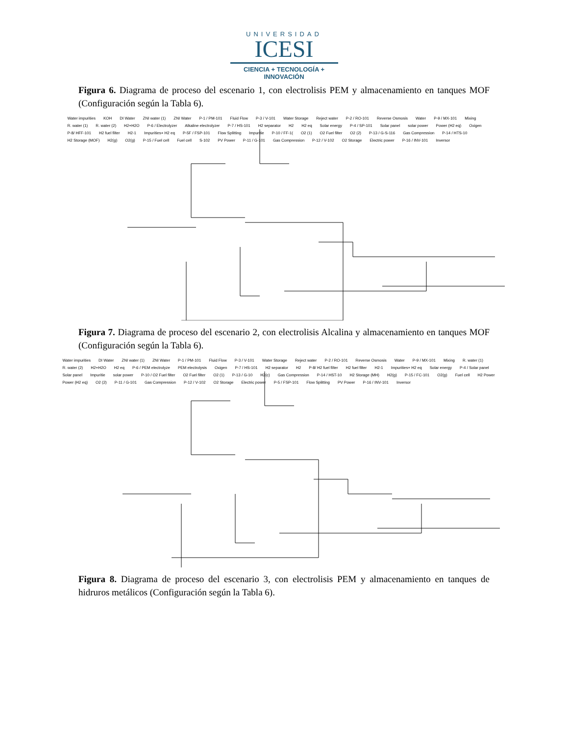UNIVERSIDAD
ICESI
CIENCIA + TECNOLOGÍA + INNOVACIÓN
Figura 6. Diagrama de proceso del escenario 1, con electrolisis PEM y almacenamiento en tanques MOF (Configuración según la Tabla 6).
Water impurities KOH DI Water ZNI water (1) ZNI Water P-1 / PM-101 Fluid Flow P-3 / V-101 Water Storage Reject water P-2 / RO-101 Reverse Osmosis Water P-9 / MX-101 Mixing R. water (1) R. water (2) H2+H2O P-6 / Electrolyzer Alkaline electrolyzer P-7 / HS-101 H2 separator H2 H2 eq Solar energy P-4 / SP-101 Solar panel solar power Power (H2 eq) Oxigen P-8/ HFF-101 H2 fuel filter H2-1 Impurities+ H2 eq P-5F / FSP-101 Flow Splitting Impuritie P-10 / FF-1(O2 (1) O2 Fuel filter O2 (2) P-13 / G-S-116 Gas Compression P-14 / HTS-10 H2 Storage (MOF) H2(g) O2(g) P-15 / Fuel cell Fuel cell S-102 PV Power P-11 / G-101 Gas Compression P-12 / V-102 O2 Storage Electric power P-16 / INV-101 Inversor
Figura 7. Diagrama de proceso del escenario 2, con electrolisis Alcalina y almacenamiento en tanques MOF (Configuración según la Tabla 6).
Water impurities DI Water ZNI water (1) ZNI Water P-1 / PM-101 Fluid Flow P-3 / V-101 Water Storage Reject water P-2 / RO-101 Reverse Osmosis Water P-9 / MX-101 Mixing R. water (1) R. water (2) H2+H2O H2 eq P-6 / PEM electrolyze PEM electrolysis Oxigen P-7 / HS-101 H2 separator H2 P-8/ H2 fuel filter H2 fuel filter H2-1 Impurities+ H2 eq Solar energy P-4 / Solar panel Solar panel Impuritie solar power P-10 / O2 Fuel filter O2 Fuel filter O2 (1) P-13 / G-10 H2(c) Gas Compression P-14 / HST-10 H2 Storage (MH) H2(g) P-15 / FC-101 O2(g) Fuel cell H2 Power Power (H2 eq) O2 (2) P-11 / G-101 Gas Compression P-12 / V-102 O2 Storage Electric power P-5 / FSP-101 Flow Splitting PV Power P-16 / INV-101 Inversor
Figura 8. Diagrama de proceso del escenario 3, con electrolisis PEM y almacenamiento en tanques de hidruros metálicos (Configuración según la Tabla 6).